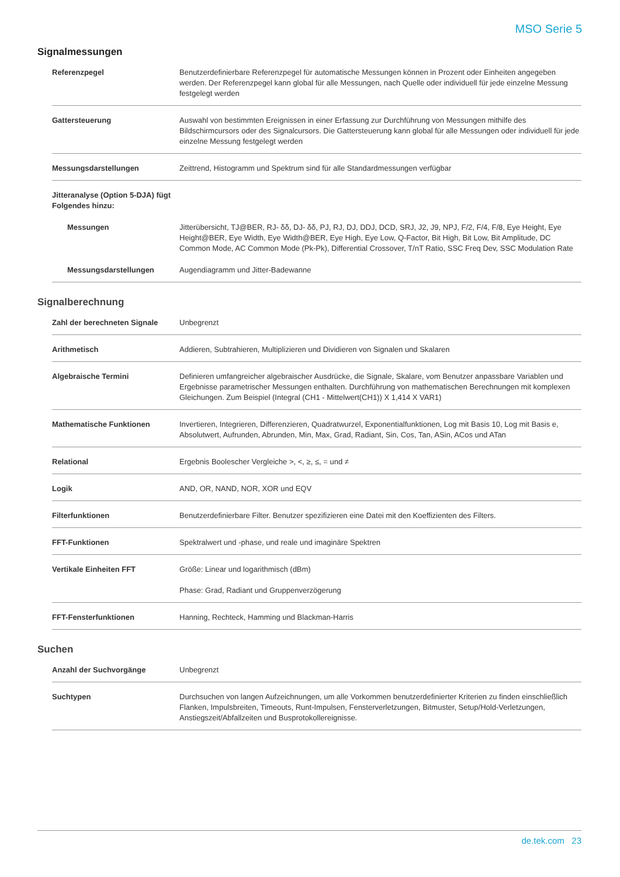MSO Serie 5
Signalmessungen
| Referenzpegel | Benutzerdefinierbare Referenzpegel für automatische Messungen können in Prozent oder Einheiten angegeben werden. Der Referenzpegel kann global für alle Messungen, nach Quelle oder individuell für jede einzelne Messung festgelegt werden |
| Gattersteuerung | Auswahl von bestimmten Ereignissen in einer Erfassung zur Durchführung von Messungen mithilfe des Bildschirmcursors oder des Signalcursors. Die Gattersteuerung kann global für alle Messungen oder individuell für jede einzelne Messung festgelegt werden |
| Messungsdarstellungen | Zeittrend, Histogramm und Spektrum sind für alle Standardmessungen verfügbar |
| Jitteranalyse (Option 5-DJA) fügt Folgendes hinzu: | |
| Messungen | Jitterübersicht, TJ@BER, RJ- δδ, DJ- δδ, PJ, RJ, DJ, DDJ, DCD, SRJ, J2, J9, NPJ, F/2, F/4, F/8, Eye Height, Eye Height@BER, Eye Width, Eye Width@BER, Eye High, Eye Low, Q-Factor, Bit High, Bit Low, Bit Amplitude, DC Common Mode, AC Common Mode (Pk-Pk), Differential Crossover, T/nT Ratio, SSC Freq Dev, SSC Modulation Rate |
| Messungsdarstellungen | Augendiagramm und Jitter-Badewanne |
Signalberechnung
| Zahl der berechneten Signale | Unbegrenzt |
| Arithmetisch | Addieren, Subtrahieren, Multiplizieren und Dividieren von Signalen und Skalaren |
| Algebraische Termini | Definieren umfangreicher algebraischer Ausdrücke, die Signale, Skalare, vom Benutzer anpassbare Variablen und Ergebnisse parametrischer Messungen enthalten. Durchführung von mathematischen Berechnungen mit komplexen Gleichungen. Zum Beispiel (Integral (CH1 - Mittelwert(CH1)) X 1,414 X VAR1) |
| Mathematische Funktionen | Invertieren, Integrieren, Differenzieren, Quadratwurzel, Exponentialfunktionen, Log mit Basis 10, Log mit Basis e, Absolutwert, Aufrunden, Abrunden, Min, Max, Grad, Radiant, Sin, Cos, Tan, ASin, ACos und ATan |
| Relational | Ergebnis Boolescher Vergleiche >, <, ≥, ≤, = und ≠ |
| Logik | AND, OR, NAND, NOR, XOR und EQV |
| Filterfunktionen | Benutzerdefinierbare Filter. Benutzer spezifizieren eine Datei mit den Koeffizienten des Filters. |
| FFT-Funktionen | Spektralwert und -phase, und reale und imaginäre Spektren |
| Vertikale Einheiten FFT | Größe: Linear und logarithmisch (dBm) Phase: Grad, Radiant und Gruppenverzögerung |
| FFT-Fensterfunktionen | Hanning, Rechteck, Hamming und Blackman-Harris |
Suchen
| Anzahl der Suchvorgänge | Unbegrenzt |
| Suchtypen | Durchsuchen von langen Aufzeichnungen, um alle Vorkommen benutzerdefinierter Kriterien zu finden einschließlich Flanken, Impulsbreiten, Timeouts, Runt-Impulsen, Fensterverletzungen, Bitmuster, Setup/Hold-Verletzungen, Anstiegszeit/Abfallzeiten und Busprotokollereignisse. |
de.tek.com 23